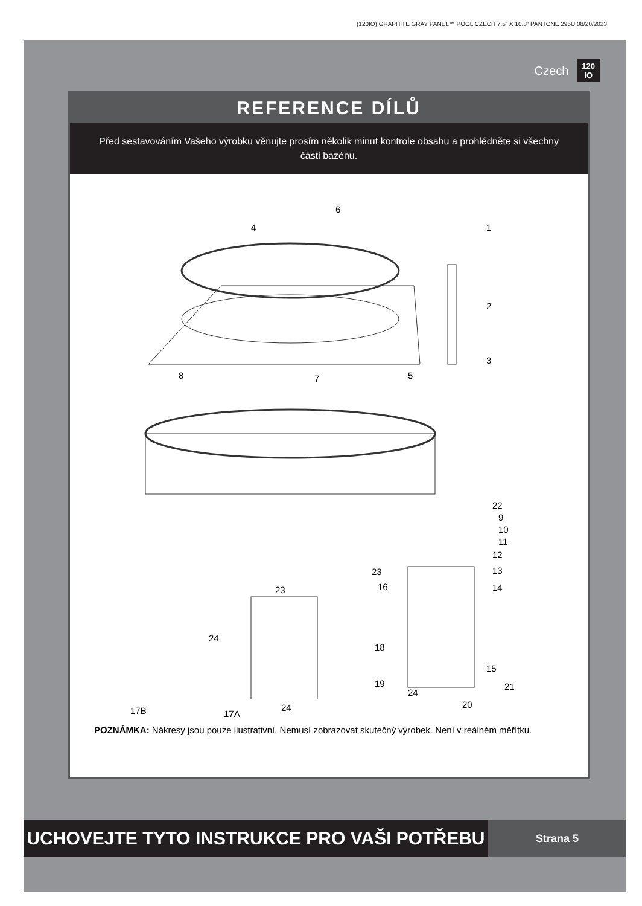(120IO) GRAPHITE GRAY PANEL™ POOL CZECH 7.5” X 10.3” PANTONE 295U 08/20/2023
Czech 120
IO
REFERENCE DÍLŮ
Před sestavováním Vašeho výrobku věnujte prosím několik minut kontrole obsahu a prohlédněte si všechny části bazénu.
6
4 1
2
3
8 7 5
22
9
10
11
12
13
14 16
23
23
24
18
15
19 21
24
20
17B 17A
24
POZNÁMKA: Nákresy jsou pouze ilustrativní. Nemusí zobrazovat skutečný výrobek. Není v reálném měřítku.
UCHOVEJTE TYTO INSTRUKCE PRO VAŠI POTŘEBU
Strana 5